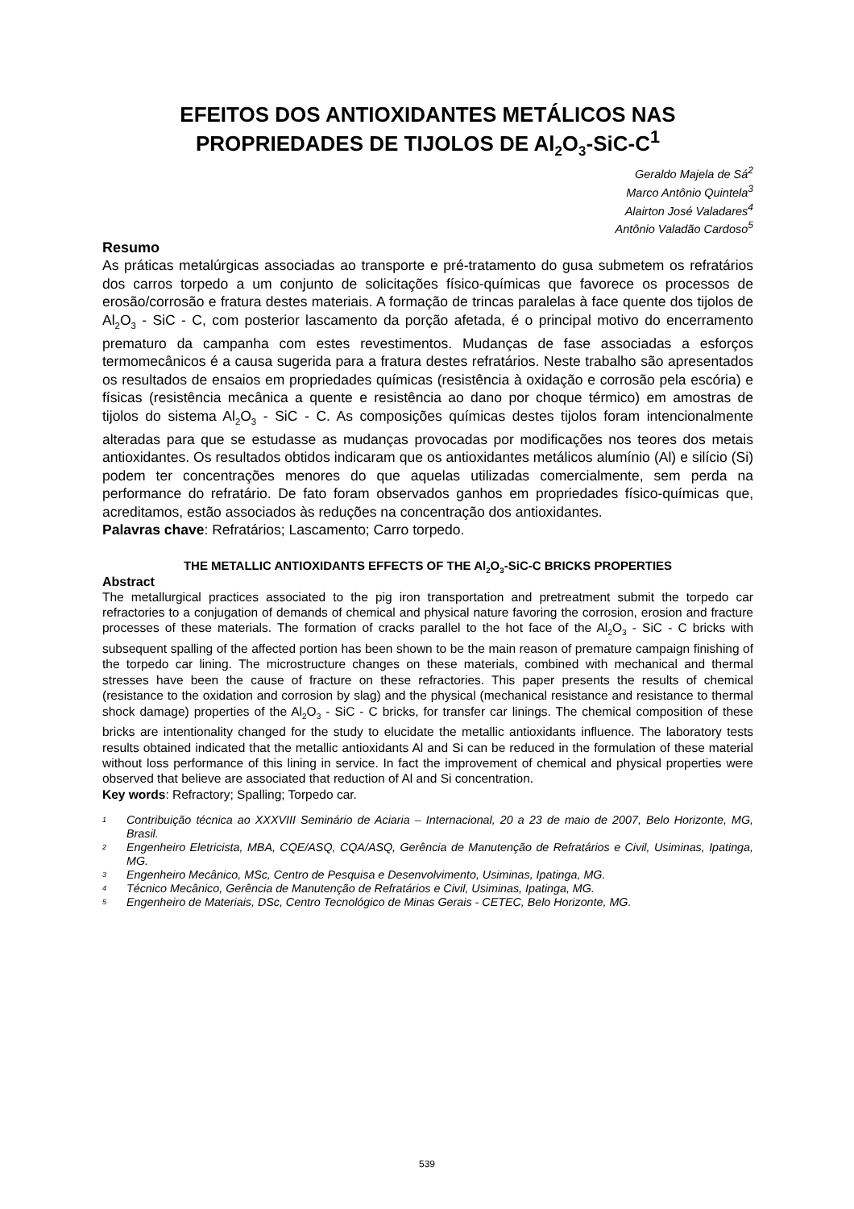EFEITOS DOS ANTIOXIDANTES METÁLICOS NAS PROPRIEDADES DE TIJOLOS DE Al<sub>2</sub>O<sub>3</sub>-SiC-C<sup>1</sup>
Geraldo Majela de Sá<sup>2</sup>
Marco Antônio Quintela<sup>3</sup>
Alairton José Valadares<sup>4</sup>
Antônio Valadão Cardoso<sup>5</sup>
Resumo
As práticas metalúrgicas associadas ao transporte e pré-tratamento do gusa submetem os refratários dos carros torpedo a um conjunto de solicitações físico-químicas que favorece os processos de erosão/corrosão e fratura destes materiais. A formação de trincas paralelas à face quente dos tijolos de Al<sub>2</sub>O<sub>3</sub> - SiC - C, com posterior lascamento da porção afetada, é o principal motivo do encerramento prematuro da campanha com estes revestimentos. Mudanças de fase associadas a esforços termomecânicos é a causa sugerida para a fratura destes refratários. Neste trabalho são apresentados os resultados de ensaios em propriedades químicas (resistência à oxidação e corrosão pela escória) e físicas (resistência mecânica a quente e resistência ao dano por choque térmico) em amostras de tijolos do sistema Al<sub>2</sub>O<sub>3</sub> - SiC - C. As composições químicas destes tijolos foram intencionalmente alteradas para que se estudasse as mudanças provocadas por modificações nos teores dos metais antioxidantes. Os resultados obtidos indicaram que os antioxidantes metálicos alumínio (Al) e silício (Si) podem ter concentrações menores do que aquelas utilizadas comercialmente, sem perda na performance do refratário. De fato foram observados ganhos em propriedades físico-químicas que, acreditamos, estão associados às reduções na concentração dos antioxidantes.
Palavras chave: Refratários; Lascamento; Carro torpedo.
THE METALLIC ANTIOXIDANTS EFFECTS OF THE Al<sub>2</sub>O<sub>3</sub>-SiC-C BRICKS PROPERTIES
Abstract
The metallurgical practices associated to the pig iron transportation and pretreatment submit the torpedo car refractories to a conjugation of demands of chemical and physical nature favoring the corrosion, erosion and fracture processes of these materials. The formation of cracks parallel to the hot face of the Al<sub>2</sub>O<sub>3</sub> - SiC - C bricks with subsequent spalling of the affected portion has been shown to be the main reason of premature campaign finishing of the torpedo car lining. The microstructure changes on these materials, combined with mechanical and thermal stresses have been the cause of fracture on these refractories. This paper presents the results of chemical (resistance to the oxidation and corrosion by slag) and the physical (mechanical resistance and resistance to thermal shock damage) properties of the Al<sub>2</sub>O<sub>3</sub> - SiC - C bricks, for transfer car linings. The chemical composition of these bricks are intentionality changed for the study to elucidate the metallic antioxidants influence. The laboratory tests results obtained indicated that the metallic antioxidants Al and Si can be reduced in the formulation of these material without loss performance of this lining in service. In fact the improvement of chemical and physical properties were observed that believe are associated that reduction of Al and Si concentration.
Key words: Refractory; Spalling; Torpedo car.
1 Contribuição técnica ao XXXVIII Seminário de Aciaria – Internacional, 20 a 23 de maio de 2007, Belo Horizonte, MG, Brasil.
2 Engenheiro Eletricista, MBA, CQE/ASQ, CQA/ASQ, Gerência de Manutenção de Refratários e Civil, Usiminas, Ipatinga, MG.
3 Engenheiro Mecânico, MSc, Centro de Pesquisa e Desenvolvimento, Usiminas, Ipatinga, MG.
4 Técnico Mecânico, Gerência de Manutenção de Refratários e Civil, Usiminas, Ipatinga, MG.
5 Engenheiro de Materiais, DSc, Centro Tecnológico de Minas Gerais - CETEC, Belo Horizonte, MG.
539